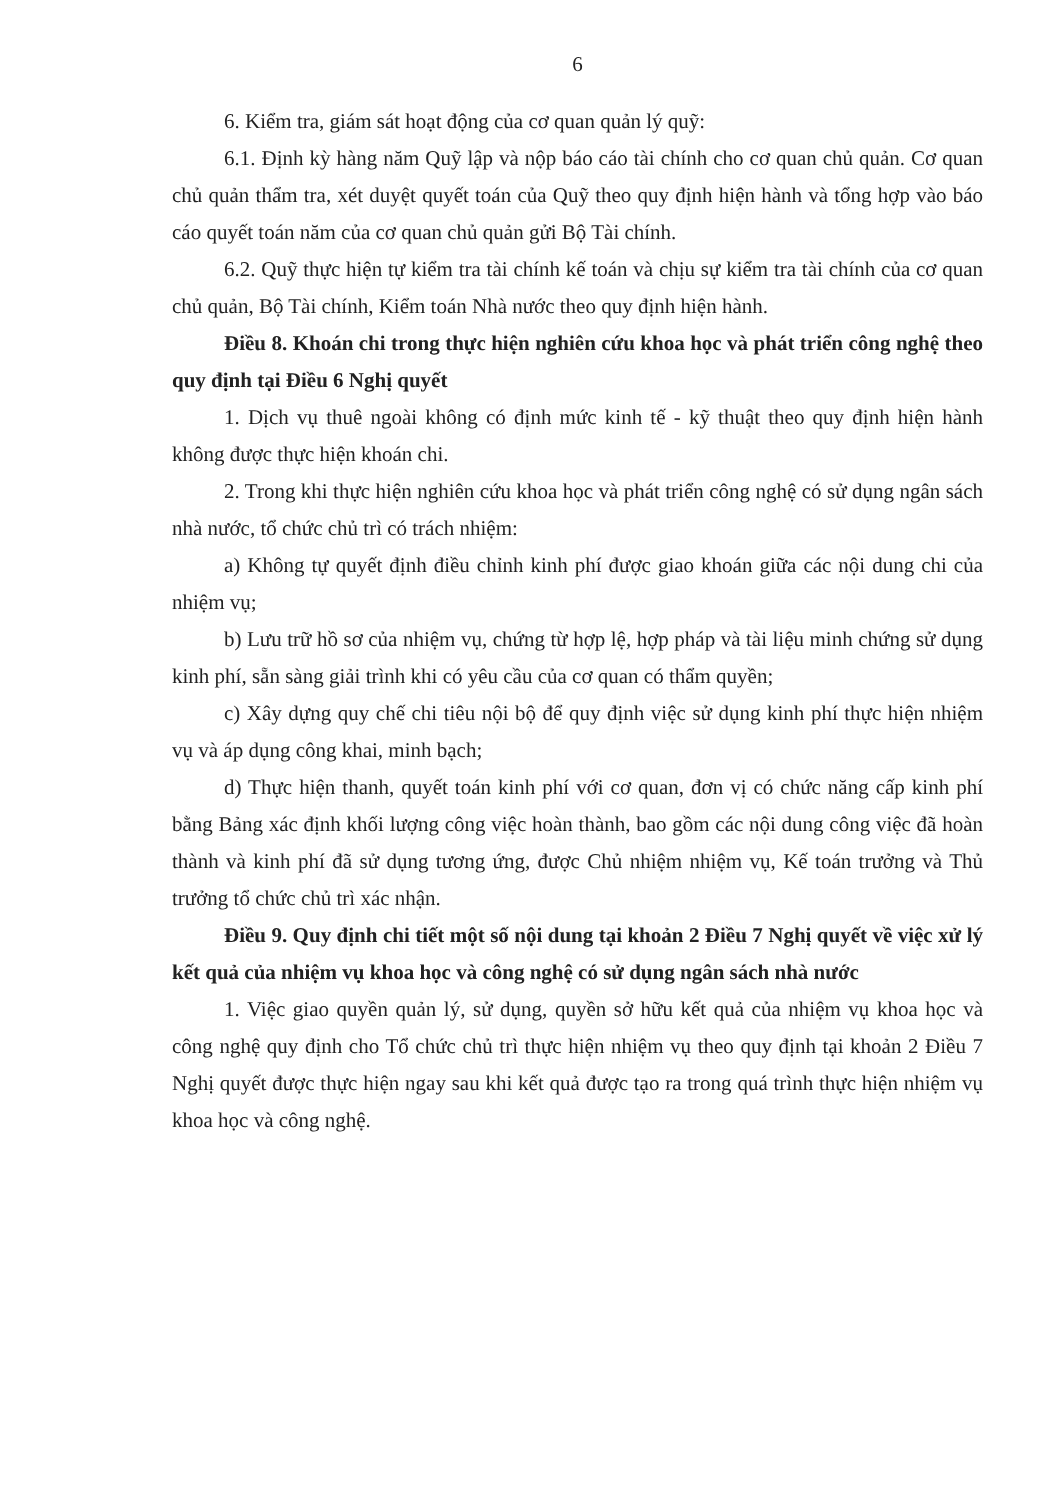6
6. Kiểm tra, giám sát hoạt động của cơ quan quản lý quỹ:
6.1. Định kỳ hàng năm Quỹ lập và nộp báo cáo tài chính cho cơ quan chủ quản. Cơ quan chủ quản thẩm tra, xét duyệt quyết toán của Quỹ theo quy định hiện hành và tổng hợp vào báo cáo quyết toán năm của cơ quan chủ quản gửi Bộ Tài chính.
6.2. Quỹ thực hiện tự kiểm tra tài chính kế toán và chịu sự kiểm tra tài chính của cơ quan chủ quản, Bộ Tài chính, Kiểm toán Nhà nước theo quy định hiện hành.
Điều 8. Khoán chi trong thực hiện nghiên cứu khoa học và phát triển công nghệ theo quy định tại Điều 6 Nghị quyết
1. Dịch vụ thuê ngoài không có định mức kinh tế - kỹ thuật theo quy định hiện hành không được thực hiện khoán chi.
2. Trong khi thực hiện nghiên cứu khoa học và phát triển công nghệ có sử dụng ngân sách nhà nước, tổ chức chủ trì có trách nhiệm:
a) Không tự quyết định điều chỉnh kinh phí được giao khoán giữa các nội dung chi của nhiệm vụ;
b) Lưu trữ hồ sơ của nhiệm vụ, chứng từ hợp lệ, hợp pháp và tài liệu minh chứng sử dụng kinh phí, sẵn sàng giải trình khi có yêu cầu của cơ quan có thẩm quyền;
c) Xây dựng quy chế chi tiêu nội bộ để quy định việc sử dụng kinh phí thực hiện nhiệm vụ và áp dụng công khai, minh bạch;
d) Thực hiện thanh, quyết toán kinh phí với cơ quan, đơn vị có chức năng cấp kinh phí bằng Bảng xác định khối lượng công việc hoàn thành, bao gồm các nội dung công việc đã hoàn thành và kinh phí đã sử dụng tương ứng, được Chủ nhiệm nhiệm vụ, Kế toán trưởng và Thủ trưởng tổ chức chủ trì xác nhận.
Điều 9. Quy định chi tiết một số nội dung tại khoản 2 Điều 7 Nghị quyết về việc xử lý kết quả của nhiệm vụ khoa học và công nghệ có sử dụng ngân sách nhà nước
1. Việc giao quyền quản lý, sử dụng, quyền sở hữu kết quả của nhiệm vụ khoa học và công nghệ quy định cho Tổ chức chủ trì thực hiện nhiệm vụ theo quy định tại khoản 2 Điều 7 Nghị quyết được thực hiện ngay sau khi kết quả được tạo ra trong quá trình thực hiện nhiệm vụ khoa học và công nghệ.